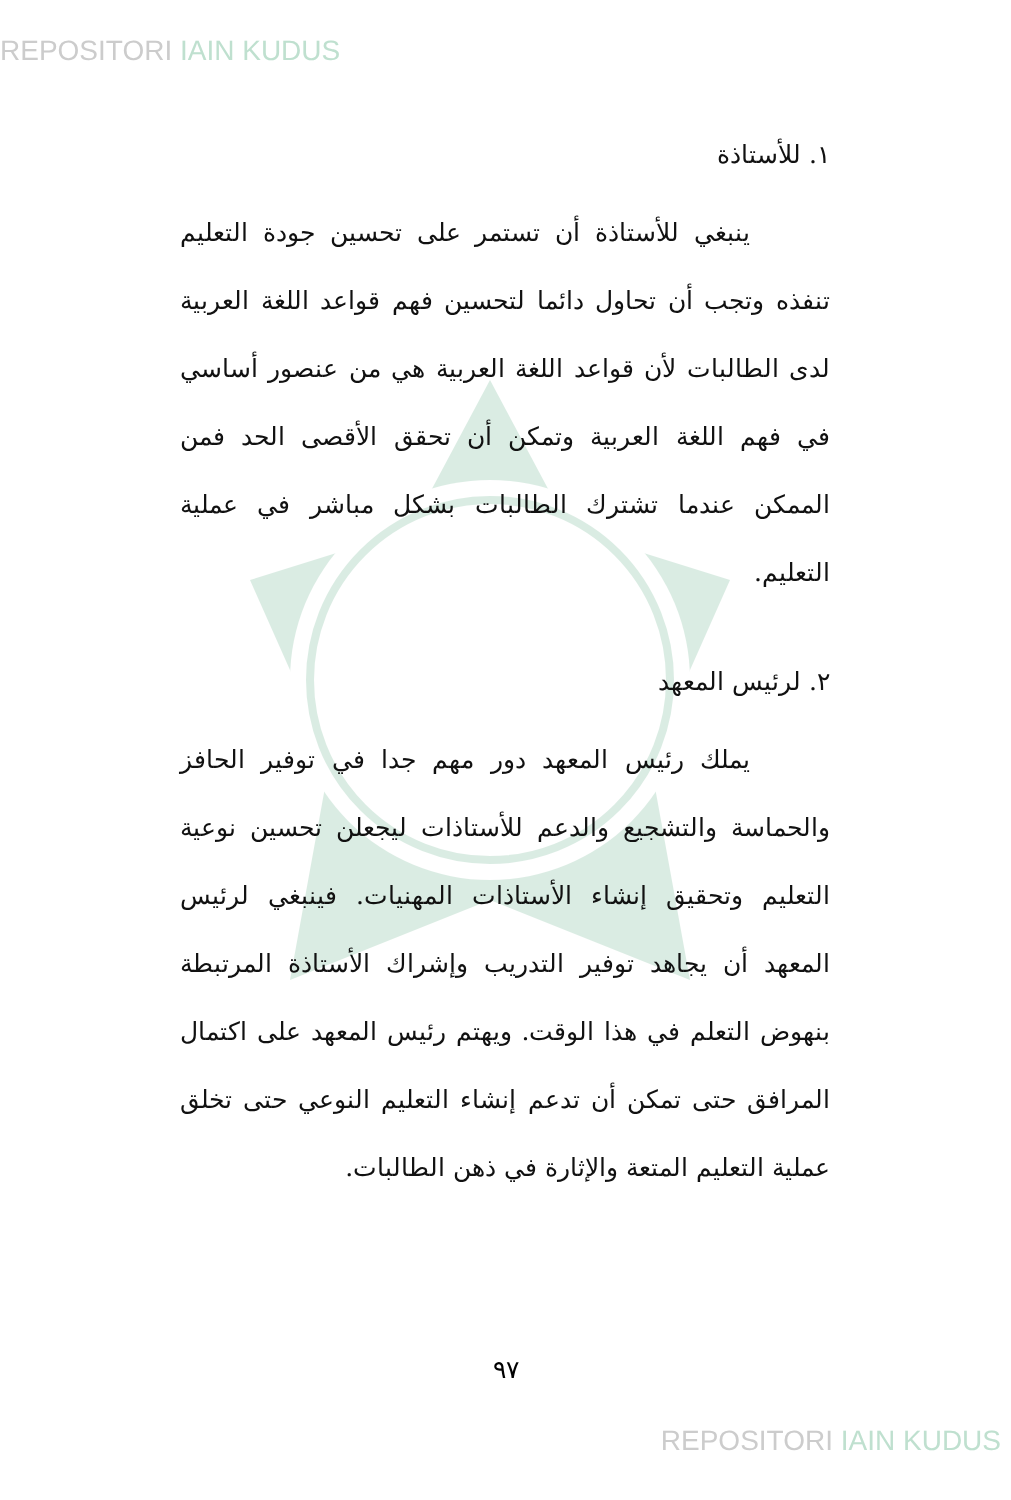REPOSITORI IAIN KUDUS
١. للأستاذة
ينبغي للأستاذة أن تستمر على تحسين جودة التعليم تنفذه وتجب أن تحاول دائما لتحسين فهم قواعد اللغة العربية لدى الطالبات لأن قواعد اللغة العربية هي من عنصور أساسي في فهم اللغة العربية وتمكن أن تحقق الأقصى الحد فمن الممكن عندما تشترك الطالبات بشكل مباشر في عملية التعليم.
٢. لرئيس المعهد
يملك رئيس المعهد دور مهم جدا في توفير الحافز والحماسة والتشجيع والدعم للأستاذات ليجعلن تحسين نوعية التعليم وتحقيق إنشاء الأستاذات المهنيات. فينبغي لرئيس المعهد أن يجاهد توفير التدريب وإشراك الأستاذة المرتبطة بنهوض التعلم في هذا الوقت. ويهتم رئيس المعهد على اكتمال المرافق حتى تمكن أن تدعم إنشاء التعليم النوعي حتى تخلق عملية التعليم المتعة والإثارة في ذهن الطالبات.
٩٧
REPOSITORI IAIN KUDUS